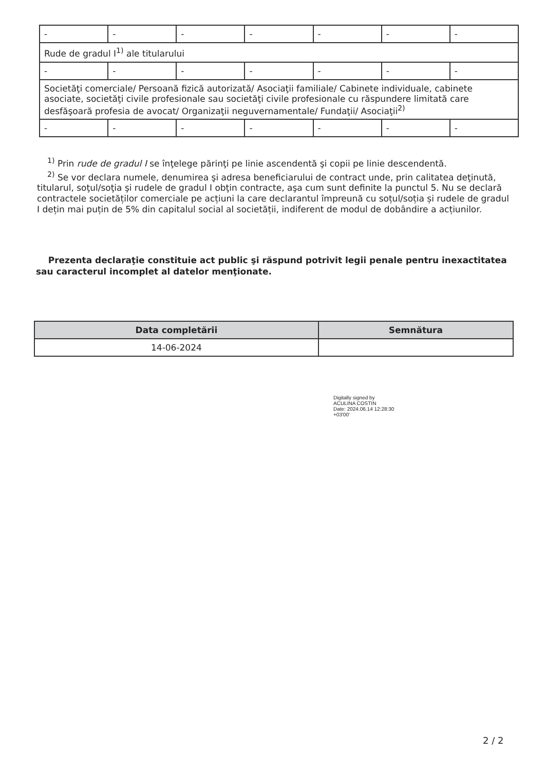| - | - | - | - | - | - | - |
| Rude de gradul I<sup>1)</sup> ale titularului | | | | | | |
| - | - | - | - | - | - | - |
| Societăţi comerciale/ Persoană fizică autorizată/ Asociaţii familiale/ Cabinete individuale, cabinete asociate, societăţi civile profesionale sau societăţi civile profesionale cu răspundere limitată care desfăşoară profesia de avocat/ Organizaţii neguvernamentale/ Fundaţii/ Asociaţii<sup>2)</sup> | | | | | | |
| - | - | - | - | - | - | - |
<sup>1)</sup> Prin rude de gradul I se înţelege părinţi pe linie ascendentă şi copii pe linie descendentă.
<sup>2)</sup> Se vor declara numele, denumirea şi adresa beneficiarului de contract unde, prin calitatea deţinută, titularul, soţul/soţia şi rudele de gradul I obţin contracte, aşa cum sunt definite la punctul 5. Nu se declară contractele societăților comerciale pe acțiuni la care declarantul împreună cu soțul/soția și rudele de gradul I dețin mai puțin de 5% din capitalul social al societății, indiferent de modul de dobândire a acțiunilor.
Prezenta declaraţie constituie act public şi răspund potrivit legii penale pentru inexactitatea sau caracterul incomplet al datelor menţionate.
| Data completării | Semnătura |
| --- | --- |
| 14-06-2024 | |
Digitally signed by
ACULINA COSTIN
Date: 2024.06.14 12:28:30
+03'00'
2 / 2